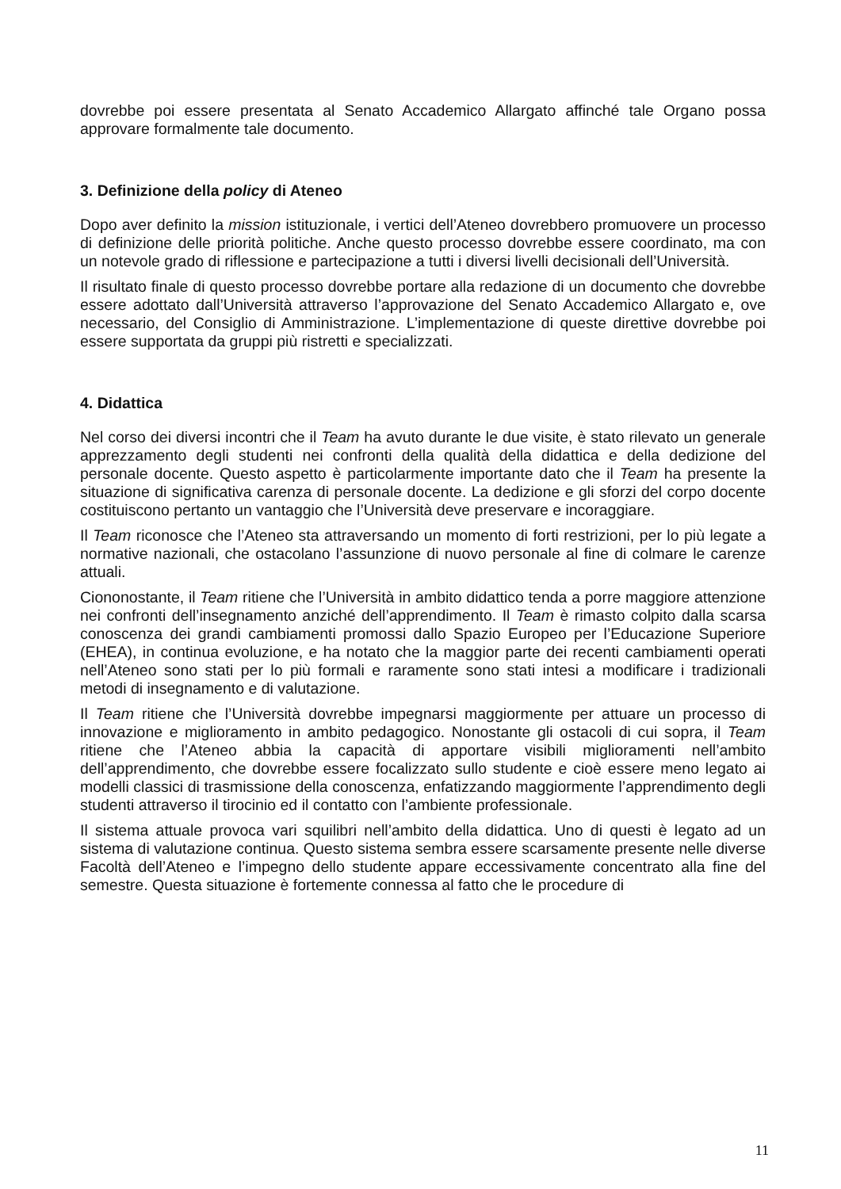dovrebbe poi essere presentata al Senato Accademico Allargato affinché tale Organo possa approvare formalmente tale documento.
3. Definizione della policy di Ateneo
Dopo aver definito la mission istituzionale, i vertici dell’Ateneo dovrebbero promuovere un processo di definizione delle priorità politiche. Anche questo processo dovrebbe essere coordinato, ma con un notevole grado di riflessione e partecipazione a tutti i diversi livelli decisionali dell’Università.
Il risultato finale di questo processo dovrebbe portare alla redazione di un documento che dovrebbe essere adottato dall’Università attraverso l’approvazione del Senato Accademico Allargato e, ove necessario, del Consiglio di Amministrazione. L’implementazione di queste direttive dovrebbe poi essere supportata da gruppi più ristretti e specializzati.
4. Didattica
Nel corso dei diversi incontri che il Team ha avuto durante le due visite, è stato rilevato un generale apprezzamento degli studenti nei confronti della qualità della didattica e della dedizione del personale docente. Questo aspetto è particolarmente importante dato che il Team ha presente la situazione di significativa carenza di personale docente. La dedizione e gli sforzi del corpo docente costituiscono pertanto un vantaggio che l’Università deve preservare e incoraggiare.
Il Team riconosce che l’Ateneo sta attraversando un momento di forti restrizioni, per lo più legate a normative nazionali, che ostacolano l’assunzione di nuovo personale al fine di colmare le carenze attuali.
Ciononostante, il Team ritiene che l’Università in ambito didattico tenda a porre maggiore attenzione nei confronti dell’insegnamento anziché dell’apprendimento. Il Team è rimasto colpito dalla scarsa conoscenza dei grandi cambiamenti promossi dallo Spazio Europeo per l’Educazione Superiore (EHEA), in continua evoluzione, e ha notato che la maggior parte dei recenti cambiamenti operati nell’Ateneo sono stati per lo più formali e raramente sono stati intesi a modificare i tradizionali metodi di insegnamento e di valutazione.
Il Team ritiene che l’Università dovrebbe impegnarsi maggiormente per attuare un processo di innovazione e miglioramento in ambito pedagogico. Nonostante gli ostacoli di cui sopra, il Team ritiene che l’Ateneo abbia la capacità di apportare visibili miglioramenti nell’ambito dell’apprendimento, che dovrebbe essere focalizzato sullo studente e cioè essere meno legato ai modelli classici di trasmissione della conoscenza, enfatizzando maggiormente l’apprendimento degli studenti attraverso il tirocinio ed il contatto con l’ambiente professionale.
Il sistema attuale provoca vari squilibri nell’ambito della didattica. Uno di questi è legato ad un sistema di valutazione continua. Questo sistema sembra essere scarsamente presente nelle diverse Facoltà dell’Ateneo e l’impegno dello studente appare eccessivamente concentrato alla fine del semestre. Questa situazione è fortemente connessa al fatto che le procedure di
11